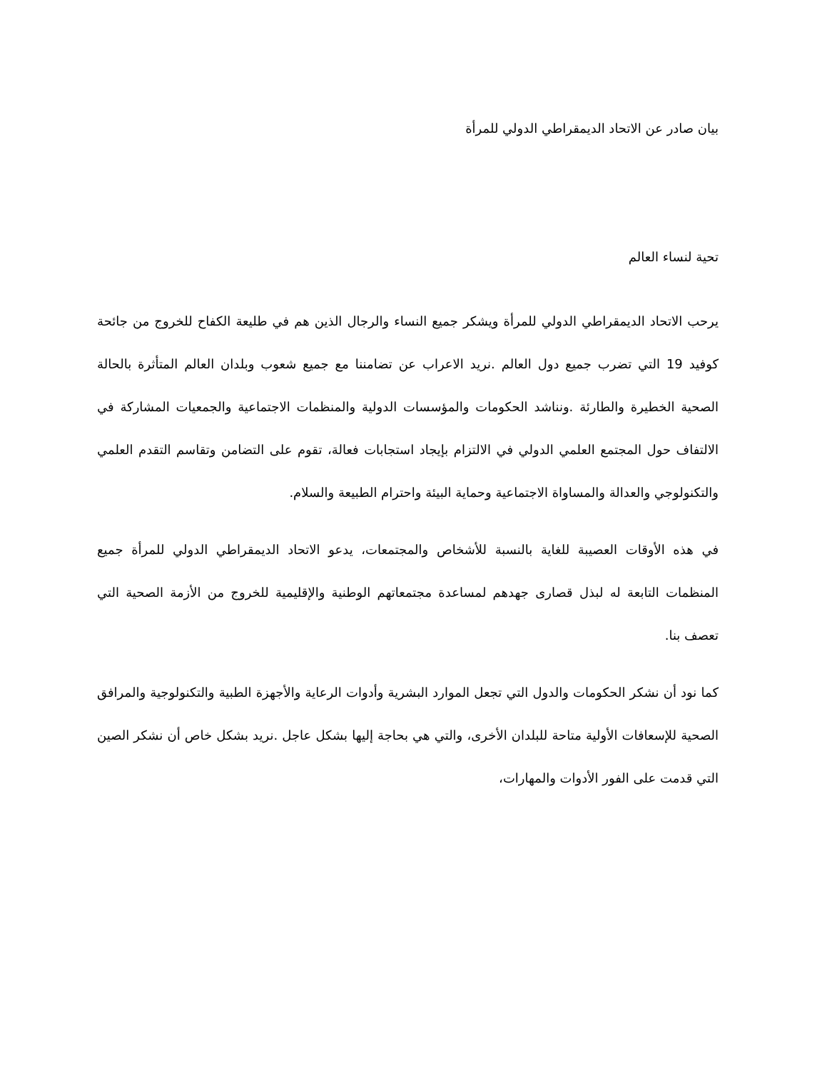بيان صادر عن الاتحاد الديمقراطي الدولي للمرأة
تحية لنساء العالم
يرحب الاتحاد الديمقراطي الدولي للمرأة ويشكر جميع النساء والرجال الذين هم في طليعة الكفاح للخروج من جائحة كوفيد 19 التي تضرب جميع دول العالم .نريد الاعراب عن تضامننا مع جميع شعوب وبلدان العالم المتأثرة بالحالة الصحية الخطيرة والطارئة .ونناشد الحكومات والمؤسسات الدولية والمنظمات الاجتماعية والجمعيات المشاركة في الالتفاف حول المجتمع العلمي الدولي في الالتزام بإيجاد استجابات فعالة، تقوم على التضامن وتقاسم التقدم العلمي والتكنولوجي والعدالة والمساواة الاجتماعية وحماية البيئة واحترام الطبيعة والسلام.
في هذه الأوقات العصيبة للغاية بالنسبة للأشخاص والمجتمعات، يدعو الاتحاد الديمقراطي الدولي للمرأة جميع المنظمات التابعة له لبذل قصارى جهدهم لمساعدة مجتمعاتهم الوطنية والإقليمية للخروج من الأزمة الصحية التي تعصف بنا.
كما نود أن نشكر الحكومات والدول التي تجعل الموارد البشرية وأدوات الرعاية والأجهزة الطبية والتكنولوجية والمرافق الصحية للإسعافات الأولية متاحة للبلدان الأخرى، والتي هي بحاجة إليها بشكل عاجل .نريد بشكل خاص أن نشكر الصين التي قدمت على الفور الأدوات والمهارات،